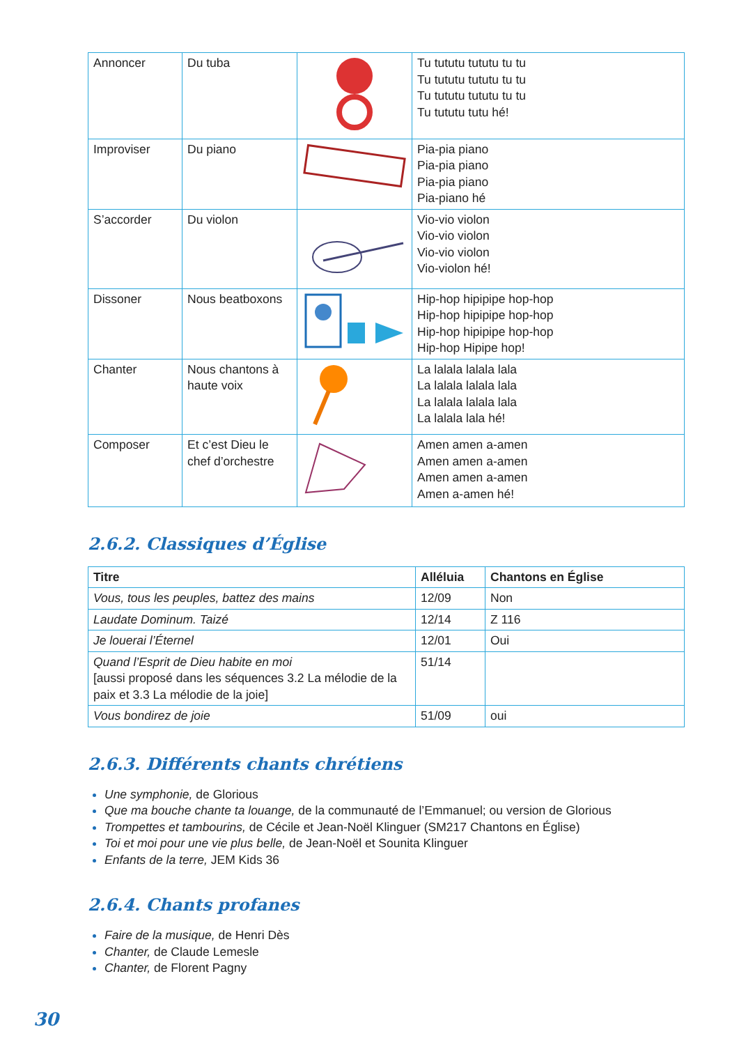| Annoncer | Du tuba | | Tu tututu tututu tu tu Tu tututu tututu tu tu Tu tututu tututu tu tu Tu tututu tutu hé! |
| Improviser | Du piano | | Pia-pia piano Pia-pia piano Pia-pia piano Pia-piano hé |
| S’accorder | Du violon | | Vio-vio violon Vio-vio violon Vio-vio violon Vio-violon hé! |
| Dissoner | Nous beatboxons | | Hip-hop hipipipe hop-hop Hip-hop hipipipe hop-hop Hip-hop hipipipe hop-hop Hip-hop Hipipe hop! |
| Chanter | Nous chantons à haute voix | | La lalala lalala lala La lalala lalala lala La lalala lalala lala La lalala lala hé! |
| Composer | Et c’est Dieu le chef d’orchestre | | Amen amen a-amen Amen amen a-amen Amen amen a-amen Amen a-amen hé! |
2.6.2. Classiques d’Église
| Titre | Alléluia | Chantons en Église |
| --- | --- | --- |
| Vous, tous les peuples, battez des mains | 12/09 | Non |
| Laudate Dominum. Taizé | 12/14 | Z 116 |
| Je louerai l’Éternel | 12/01 | Oui |
| Quand l’Esprit de Dieu habite en moi [aussi proposé dans les séquences 3.2 La mélodie de la paix et 3.3 La mélodie de la joie] | 51/14 | |
| Vous bondirez de joie | 51/09 | oui |
2.6.3. Différents chants chrétiens
Une symphonie, de Glorious
Que ma bouche chante ta louange, de la communauté de l’Emmanuel; ou version de Glorious
Trompettes et tambourins, de Cécile et Jean-Noël Klinguer (SM217 Chantons en Église)
Toi et moi pour une vie plus belle, de Jean-Noël et Sounita Klinguer
Enfants de la terre, JEM Kids 36
2.6.4. Chants profanes
Faire de la musique, de Henri Dès
Chanter, de Claude Lemesle
Chanter, de Florent Pagny
30